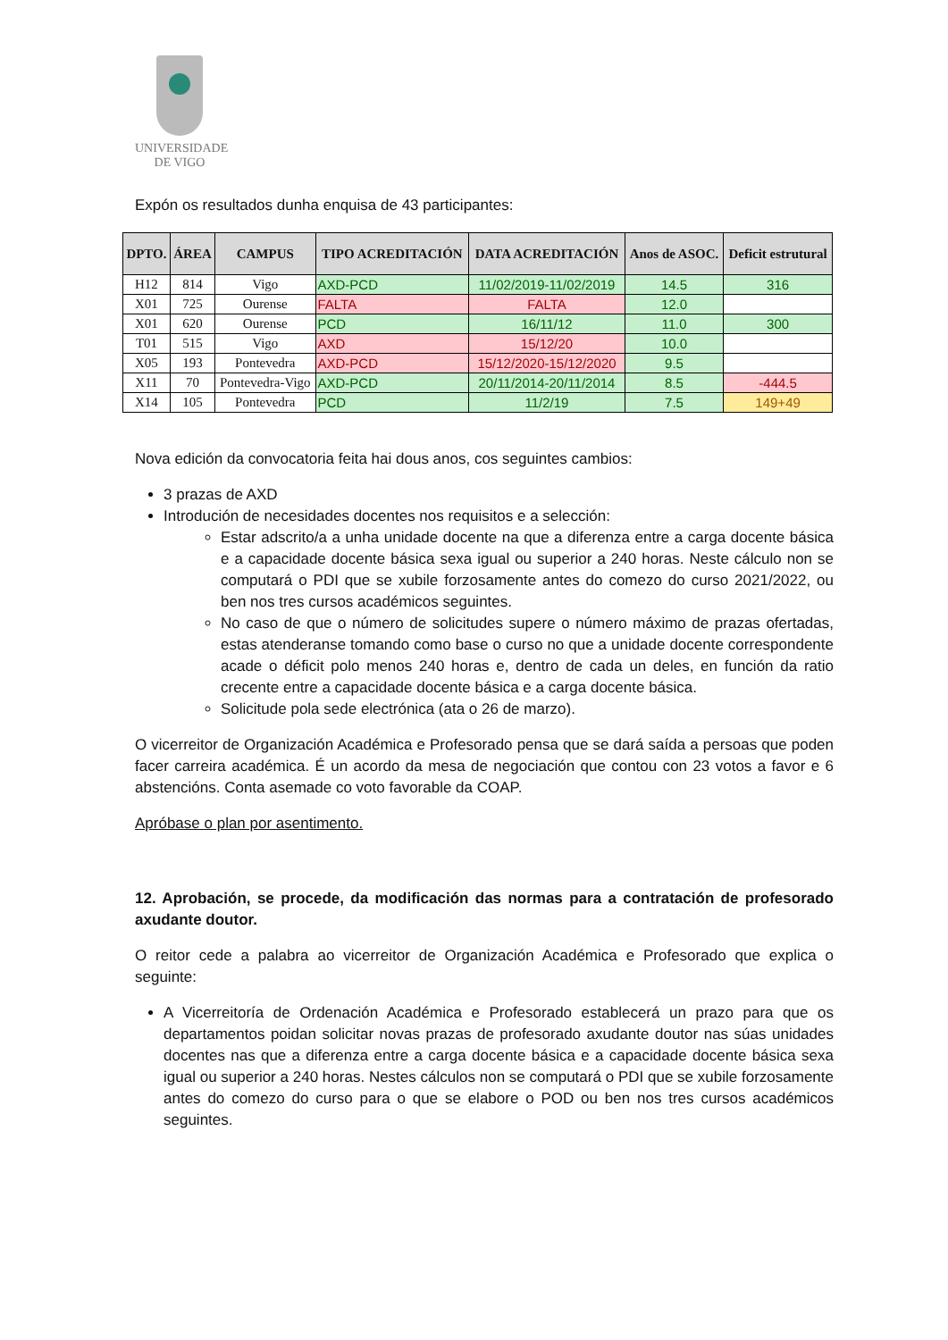UNIVERSIDADE
DE VIGO
Expón os resultados dunha enquisa de 43 participantes:
| DPTO. | ÁREA | CAMPUS | TIPO ACREDITACIÓN | DATA ACREDITACIÓN | Anos de ASOC. | Deficit estrutural |
| --- | --- | --- | --- | --- | --- | --- |
| H12 | 814 | Vigo | AXD-PCD | 11/02/2019-11/02/2019 | 14.5 | 316 |
| X01 | 725 | Ourense | FALTA | FALTA | 12.0 | |
| X01 | 620 | Ourense | PCD | 16/11/12 | 11.0 | 300 |
| T01 | 515 | Vigo | AXD | 15/12/20 | 10.0 | |
| X05 | 193 | Pontevedra | AXD-PCD | 15/12/2020-15/12/2020 | 9.5 | |
| X11 | 70 | Pontevedra-Vigo | AXD-PCD | 20/11/2014-20/11/2014 | 8.5 | -444.5 |
| X14 | 105 | Pontevedra | PCD | 11/2/19 | 7.5 | 149+49 |
Nova edición da convocatoria feita hai dous anos, cos seguintes cambios:
3 prazas de AXD
Introdución de necesidades docentes nos requisitos e a selección:
Estar adscrito/a a unha unidade docente na que a diferenza entre a carga docente básica e a capacidade docente básica sexa igual ou superior a 240 horas. Neste cálculo non se computará o PDI que se xubile forzosamente antes do comezo do curso 2021/2022, ou ben nos tres cursos académicos seguintes.
No caso de que o número de solicitudes supere o número máximo de prazas ofertadas, estas atenderanse tomando como base o curso no que a unidade docente correspondente acade o déficit polo menos 240 horas e, dentro de cada un deles, en función da ratio crecente entre a capacidade docente básica e a carga docente básica.
Solicitude pola sede electrónica (ata o 26 de marzo).
O vicerreitor de Organización Académica e Profesorado pensa que se dará saída a persoas que poden facer carreira académica. É un acordo da mesa de negociación que contou con 23 votos a favor e 6 abstencións. Conta asemade co voto favorable da COAP.
Apróbase o plan por asentimento.
12. Aprobación, se procede, da modificación das normas para a contratación de profesorado axudante doutor.
O reitor cede a palabra ao vicerreitor de Organización Académica e Profesorado que explica o seguinte:
A Vicerreitoría de Ordenación Académica e Profesorado establecerá un prazo para que os departamentos poidan solicitar novas prazas de profesorado axudante doutor nas súas unidades docentes nas que a diferenza entre a carga docente básica e a capacidade docente básica sexa igual ou superior a 240 horas. Nestes cálculos non se computará o PDI que se xubile forzosamente antes do comezo do curso para o que se elabore o POD ou ben nos tres cursos académicos seguintes.